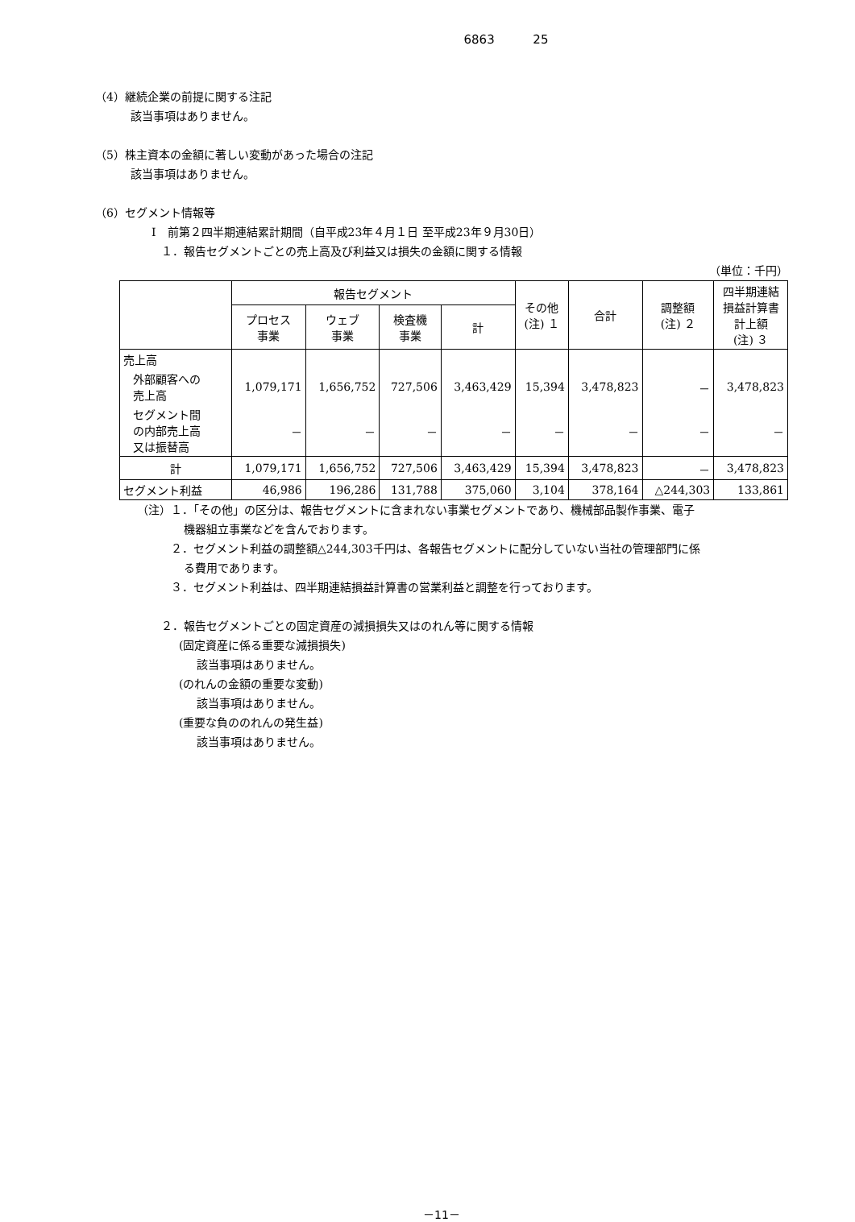6863 25
（4）継続企業の前提に関する注記
該当事項はありません。
（5）株主資本の金額に著しい変動があった場合の注記
該当事項はありません。
（6）セグメント情報等
Ⅰ　前第２四半期連結累計期間（自平成23年４月１日 至平成23年９月30日）
１．報告セグメントごとの売上高及び利益又は損失の金額に関する情報
（単位：千円）
| | 報告セグメント | | | | その他 (注) １ | 合計 | 調整額 (注) ２ | 四半期連結 損益計算書 計上額 (注) ３ |
| --- | --- | --- | --- | --- | --- | --- | --- | --- |
| | プロセス 事業 | ウェブ 事業 | 検査機 事業 | 計 | | | | |
| 売上高 | | | | | | | | |
| 外部顧客への 売上高 | 1,079,171 | 1,656,752 | 727,506 | 3,463,429 | 15,394 | 3,478,823 | － | 3,478,823 |
| セグメント間 の内部売上高 又は振替高 | － | － | － | － | － | － | － | － |
| 計 | 1,079,171 | 1,656,752 | 727,506 | 3,463,429 | 15,394 | 3,478,823 | － | 3,478,823 |
| セグメント利益 | 46,986 | 196,286 | 131,788 | 375,060 | 3,104 | 378,164 | △244,303 | 133,861 |
（注）１．「その他」の区分は、報告セグメントに含まれない事業セグメントであり、機械部品製作事業、電子
機器組立事業などを含んでおります。
２．セグメント利益の調整額△244,303千円は、各報告セグメントに配分していない当社の管理部門に係
る費用であります。
３．セグメント利益は、四半期連結損益計算書の営業利益と調整を行っております。
２．報告セグメントごとの固定資産の減損損失又はのれん等に関する情報
(固定資産に係る重要な減損損失)
該当事項はありません。
(のれんの金額の重要な変動)
該当事項はありません。
(重要な負ののれんの発生益)
該当事項はありません。
－11－